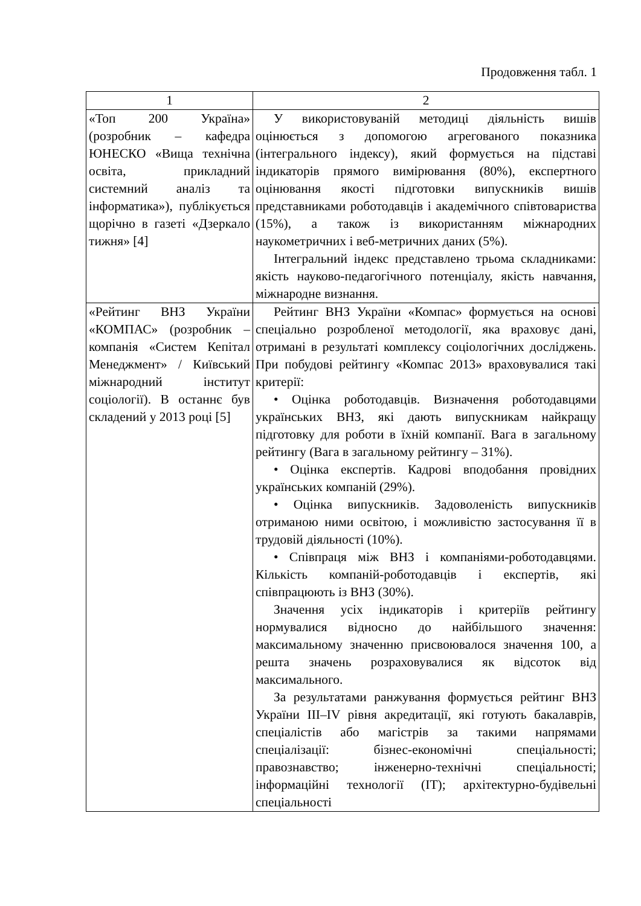Продовження табл. 1
| 1 | 2 |
| --- | --- |
| «Топ 200 Україна» (розробник – кафедра ЮНЕСКО «Вища технічна освіта, прикладний системний аналіз та інформатика»), публікується щорічно в газеті «Дзеркало тижня» [4] | У використовуваній методиці діяльність вишів оцінюється з допомогою агрегованого показника (інтегрального індексу), який формується на підставі індикаторів прямого вимірювання (80%), експертного оцінювання якості підготовки випускників вишів представниками роботодавців і академічного співтовариства (15%), а також із використанням міжнародних наукометричних і веб-метричних даних (5%). Інтегральний індекс представлено трьома складниками: якість науково-педагогічного потенціалу, якість навчання, міжнародне визнання. |
| «Рейтинг ВНЗ України «КОМПАС» (розробник – компанія «Систем Кепітал Менеджмент» / Київський міжнародний інститут соціології). В останнє був складений у 2013 році [5] | Рейтинг ВНЗ України «Компас» формується на основі спеціально розробленої методології, яка враховує дані, отримані в результаті комплексу соціологічних досліджень. При побудові рейтингу «Компас 2013» враховувалися такі критерії: • Оцінка роботодавців. Визначення роботодавцями українських ВНЗ, які дають випускникам найкращу підготовку для роботи в їхній компанії. Вага в загальному рейтингу (Вага в загальному рейтингу – 31%). • Оцінка експертів. Кадрові вподобання провідних українських компаній (29%). • Оцінка випускників. Задоволеність випускників отриманою ними освітою, і можливістю застосування її в трудовій діяльності (10%). • Співпраця між ВНЗ і компаніями-роботодавцями. Кількість компаній-роботодавців і експертів, які співпрацюють із ВНЗ (30%). Значення усіх індикаторів і критеріїв рейтингу нормувалися відносно до найбільшого значення: максимальному значенню присвоювалося значення 100, а решта значень розраховувалися як відсоток від максимального. За результатами ранжування формується рейтинг ВНЗ України III–IV рівня акредитації, які готують бакалаврів, спеціалістів або магістрів за такими напрямами спеціалізації: бізнес-економічні спеціальності; правознавство; інженерно-технічні спеціальності; інформаційні технології (IT); архітектурно-будівельні спеціальності |